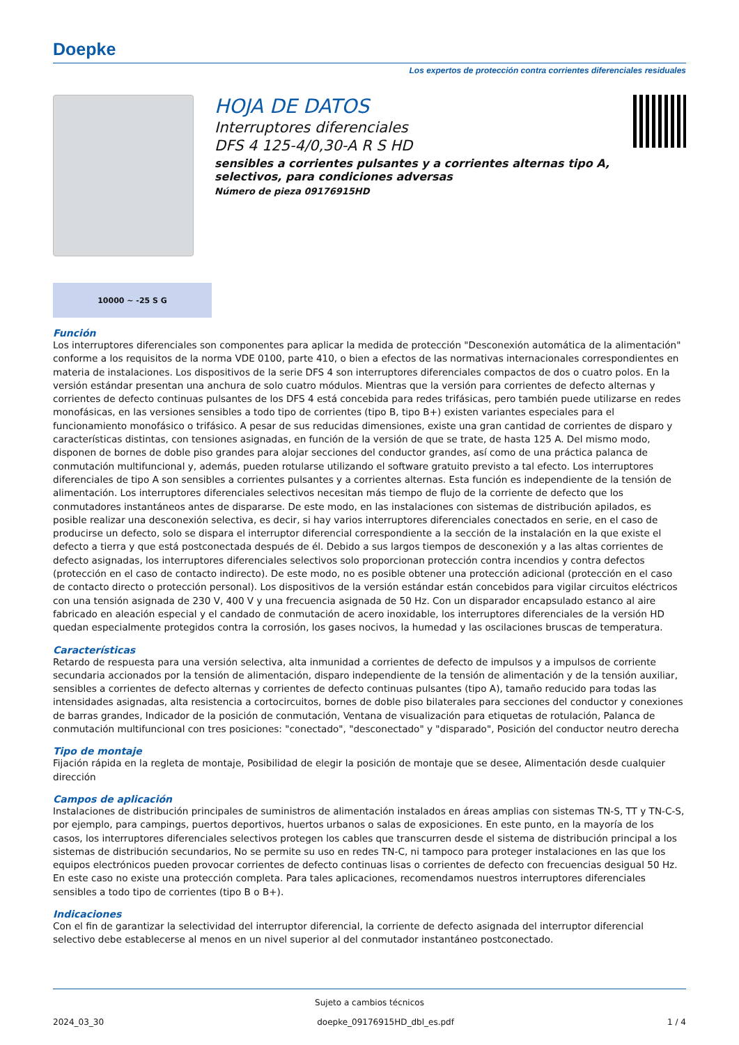Doepke
Los expertos de protección contra corrientes diferenciales residuales
HOJA DE DATOS
Interruptores diferenciales
DFS 4 125-4/0,30-A R S HD
sensibles a corrientes pulsantes y a corrientes alternas tipo A,
selectivos, para condiciones adversas
Número de pieza 09176915HD
10000 ∼ -25 S G
Función
Los interruptores diferenciales son componentes para aplicar la medida de protección "Desconexión automática de la alimentación" conforme a los requisitos de la norma VDE 0100, parte 410, o bien a efectos de las normativas internacionales correspondientes en materia de instalaciones. Los dispositivos de la serie DFS 4 son interruptores diferenciales compactos de dos o cuatro polos. En la versión estándar presentan una anchura de solo cuatro módulos. Mientras que la versión para corrientes de defecto alternas y corrientes de defecto continuas pulsantes de los DFS 4 está concebida para redes trifásicas, pero también puede utilizarse en redes monofásicas, en las versiones sensibles a todo tipo de corrientes (tipo B, tipo B+) existen variantes especiales para el funcionamiento monofásico o trifásico. A pesar de sus reducidas dimensiones, existe una gran cantidad de corrientes de disparo y características distintas, con tensiones asignadas, en función de la versión de que se trate, de hasta 125 A. Del mismo modo, disponen de bornes de doble piso grandes para alojar secciones del conductor grandes, así como de una práctica palanca de conmutación multifuncional y, además, pueden rotularse utilizando el software gratuito previsto a tal efecto. Los interruptores diferenciales de tipo A son sensibles a corrientes pulsantes y a corrientes alternas. Esta función es independiente de la tensión de alimentación. Los interruptores diferenciales selectivos necesitan más tiempo de flujo de la corriente de defecto que los conmutadores instantáneos antes de dispararse. De este modo, en las instalaciones con sistemas de distribución apilados, es posible realizar una desconexión selectiva, es decir, si hay varios interruptores diferenciales conectados en serie, en el caso de producirse un defecto, solo se dispara el interruptor diferencial correspondiente a la sección de la instalación en la que existe el defecto a tierra y que está postconectada después de él. Debido a sus largos tiempos de desconexión y a las altas corrientes de defecto asignadas, los interruptores diferenciales selectivos solo proporcionan protección contra incendios y contra defectos (protección en el caso de contacto indirecto). De este modo, no es posible obtener una protección adicional (protección en el caso de contacto directo o protección personal). Los dispositivos de la versión estándar están concebidos para vigilar circuitos eléctricos con una tensión asignada de 230 V, 400 V y una frecuencia asignada de 50 Hz. Con un disparador encapsulado estanco al aire fabricado en aleación especial y el candado de conmutación de acero inoxidable, los interruptores diferenciales de la versión HD quedan especialmente protegidos contra la corrosión, los gases nocivos, la humedad y las oscilaciones bruscas de temperatura.
Características
Retardo de respuesta para una versión selectiva, alta inmunidad a corrientes de defecto de impulsos y a impulsos de corriente secundaria accionados por la tensión de alimentación, disparo independiente de la tensión de alimentación y de la tensión auxiliar, sensibles a corrientes de defecto alternas y corrientes de defecto continuas pulsantes (tipo A), tamaño reducido para todas las intensidades asignadas, alta resistencia a cortocircuitos, bornes de doble piso bilaterales para secciones del conductor y conexiones de barras grandes, Indicador de la posición de conmutación, Ventana de visualización para etiquetas de rotulación, Palanca de conmutación multifuncional con tres posiciones: "conectado", "desconectado" y "disparado", Posición del conductor neutro derecha
Tipo de montaje
Fijación rápida en la regleta de montaje, Posibilidad de elegir la posición de montaje que se desee, Alimentación desde cualquier dirección
Campos de aplicación
Instalaciones de distribución principales de suministros de alimentación instalados en áreas amplias con sistemas TN-S, TT y TN-C-S, por ejemplo, para campings, puertos deportivos, huertos urbanos o salas de exposiciones. En este punto, en la mayoría de los casos, los interruptores diferenciales selectivos protegen los cables que transcurren desde el sistema de distribución principal a los sistemas de distribución secundarios, No se permite su uso en redes TN-C, ni tampoco para proteger instalaciones en las que los equipos electrónicos pueden provocar corrientes de defecto continuas lisas o corrientes de defecto con frecuencias desigual 50 Hz. En este caso no existe una protección completa. Para tales aplicaciones, recomendamos nuestros interruptores diferenciales sensibles a todo tipo de corrientes (tipo B o B+).
Indicaciones
Con el fin de garantizar la selectividad del interruptor diferencial, la corriente de defecto asignada del interruptor diferencial selectivo debe establecerse al menos en un nivel superior al del conmutador instantáneo postconectado.
Sujeto a cambios técnicos
2024_03_30 doepke_09176915HD_dbl_es.pdf 1 / 4